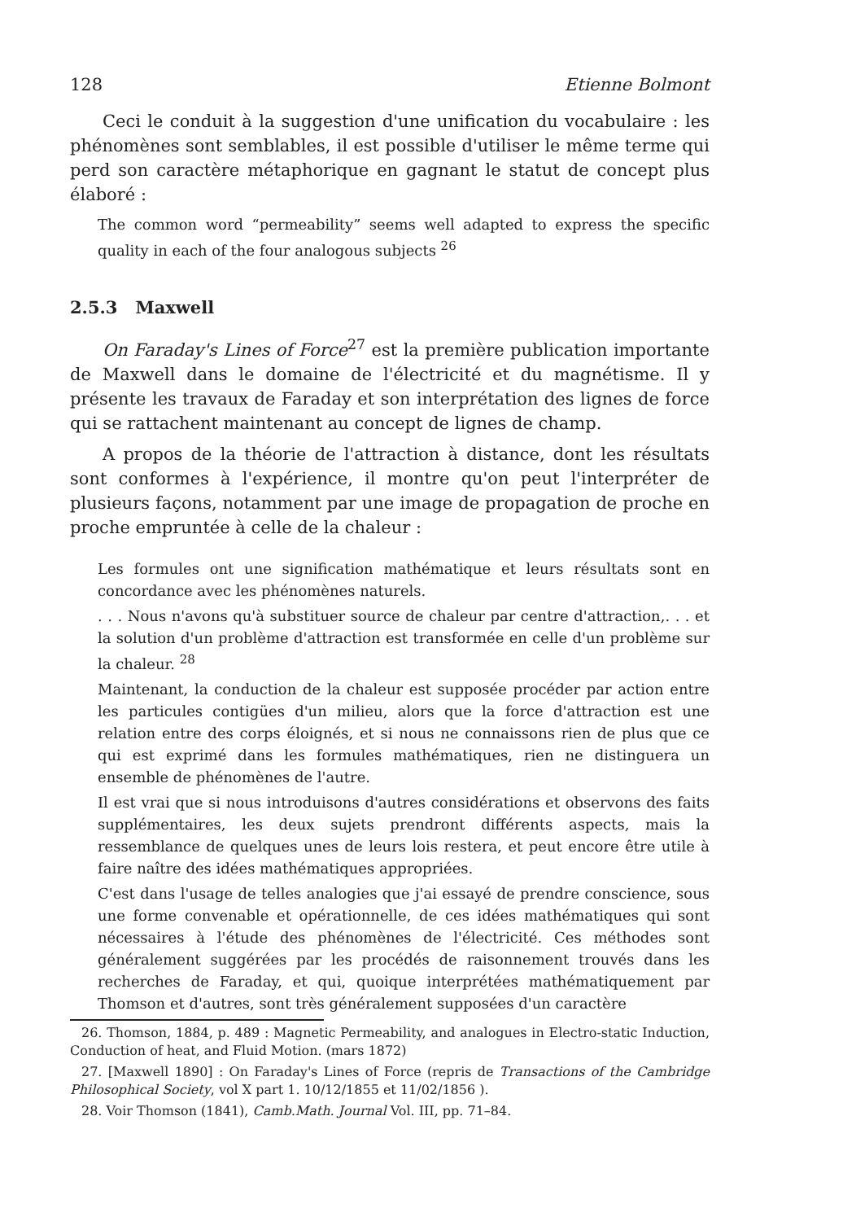128 Etienne Bolmont
Ceci le conduit à la suggestion d'une unification du vocabulaire : les phénomènes sont semblables, il est possible d'utiliser le même terme qui perd son caractère métaphorique en gagnant le statut de concept plus élaboré :
The common word “permeability” seems well adapted to express the specific quality in each of the four analogous subjects <sup>26</sup>
2.5.3 Maxwell
On Faraday's Lines of Force<sup>27</sup> est la première publication importante de Maxwell dans le domaine de l'électricité et du magnétisme. Il y présente les travaux de Faraday et son interprétation des lignes de force qui se rattachent maintenant au concept de lignes de champ.
A propos de la théorie de l'attraction à distance, dont les résultats sont conformes à l'expérience, il montre qu'on peut l'interpréter de plusieurs façons, notamment par une image de propagation de proche en proche empruntée à celle de la chaleur :
Les formules ont une signification mathématique et leurs résultats sont en concordance avec les phénomènes naturels.
. . . Nous n'avons qu'à substituer source de chaleur par centre d'attraction,. . . et la solution d'un problème d'attraction est transformée en celle d'un problème sur la chaleur. <sup>28</sup>
Maintenant, la conduction de la chaleur est supposée procéder par action entre les particules contigües d'un milieu, alors que la force d'attraction est une relation entre des corps éloignés, et si nous ne connaissons rien de plus que ce qui est exprimé dans les formules mathématiques, rien ne distinguera un ensemble de phénomènes de l'autre.
Il est vrai que si nous introduisons d'autres considérations et observons des faits supplémentaires, les deux sujets prendront différents aspects, mais la ressemblance de quelques unes de leurs lois restera, et peut encore être utile à faire naître des idées mathématiques appropriées.
C'est dans l'usage de telles analogies que j'ai essayé de prendre conscience, sous une forme convenable et opérationnelle, de ces idées mathématiques qui sont nécessaires à l'étude des phénomènes de l'électricité. Ces méthodes sont généralement suggérées par les procédés de raisonnement trouvés dans les recherches de Faraday, et qui, quoique interprétées mathématiquement par Thomson et d'autres, sont très généralement supposées d'un caractère
26. Thomson, 1884, p. 489 : Magnetic Permeability, and analogues in Electro-static Induction, Conduction of heat, and Fluid Motion. (mars 1872)
27. [Maxwell 1890] : On Faraday's Lines of Force (repris de Transactions of the Cambridge Philosophical Society, vol X part 1. 10/12/1855 et 11/02/1856 ).
28. Voir Thomson (1841), Camb.Math. Journal Vol. III, pp. 71–84.